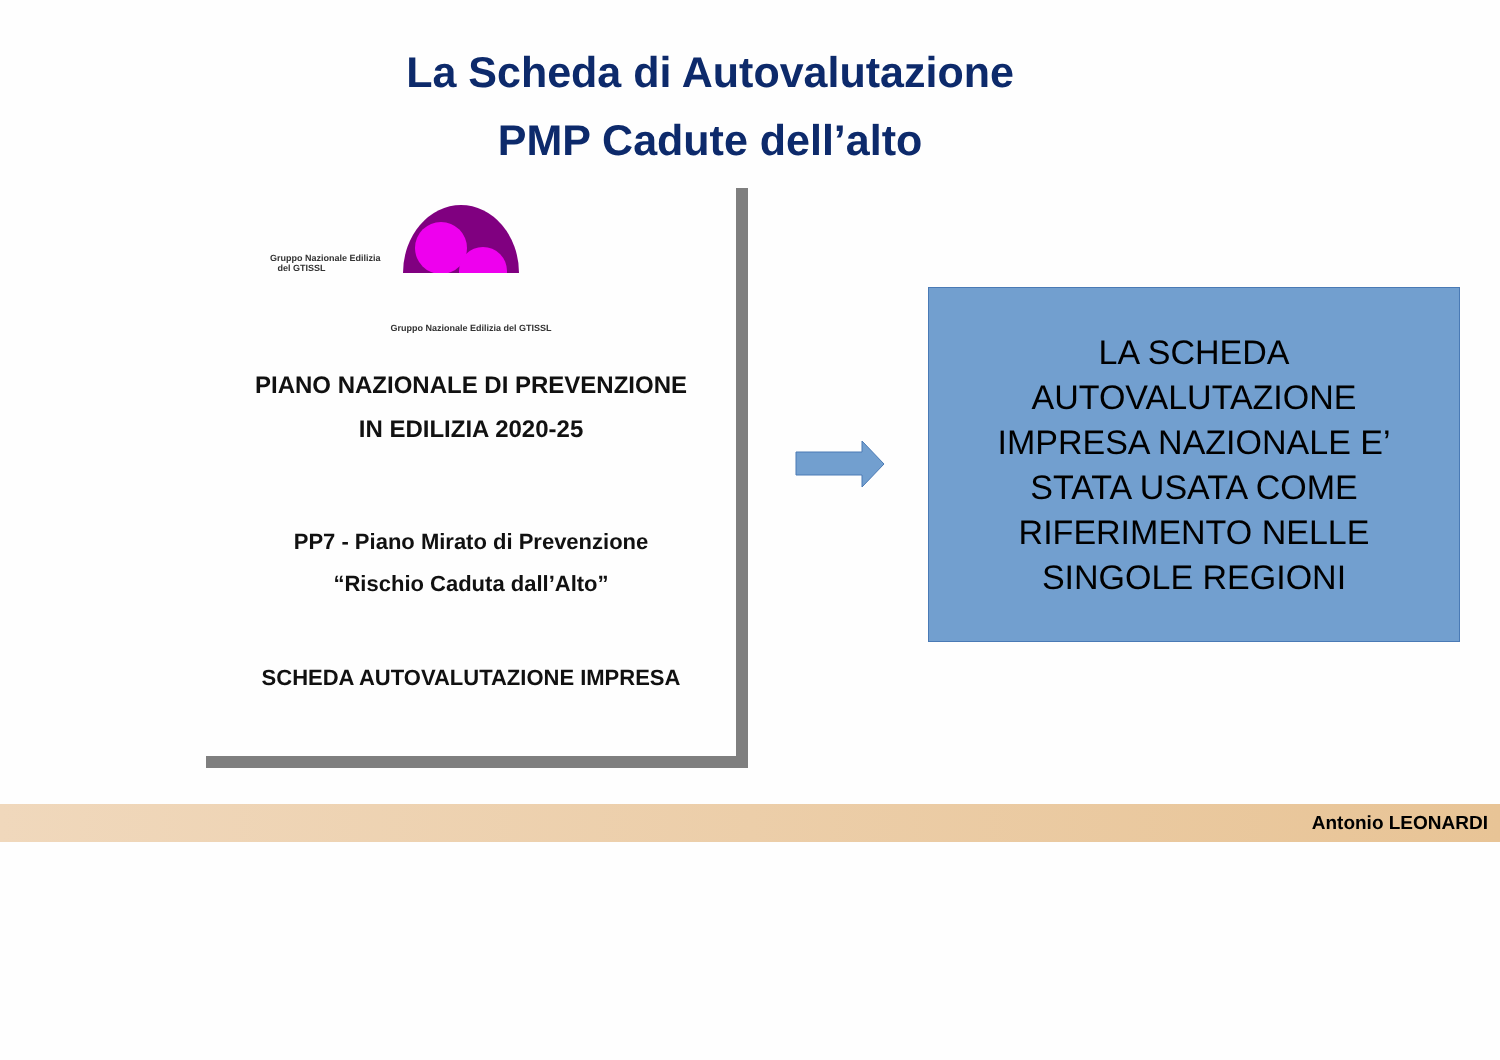La Scheda di Autovalutazione
PMP Cadute dell’alto
Gruppo Nazionale Edilizia
del GTISSL
Gruppo Nazionale Edilizia del GTISSL
PIANO NAZIONALE DI PREVENZIONE
IN EDILIZIA 2020-25
PP7 - Piano Mirato di Prevenzione
“Rischio Caduta dall’Alto”
SCHEDA AUTOVALUTAZIONE IMPRESA
LA SCHEDA
AUTOVALUTAZIONE
IMPRESA NAZIONALE E’
STATA USATA COME
RIFERIMENTO NELLE
SINGOLE REGIONI
Antonio LEONARDI